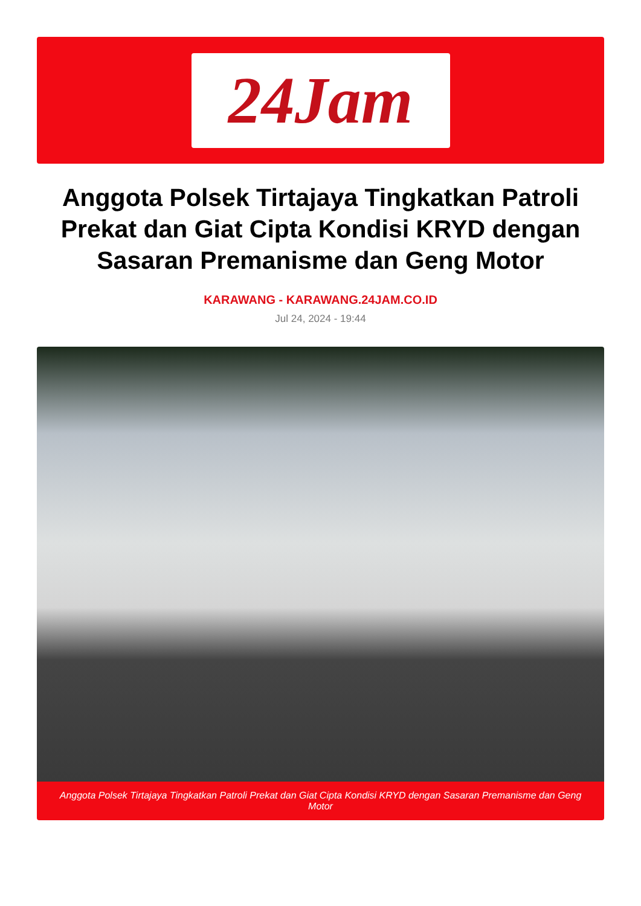24Jam
Anggota Polsek Tirtajaya Tingkatkan Patroli Prekat dan Giat Cipta Kondisi KRYD dengan Sasaran Premanisme dan Geng Motor
KARAWANG - KARAWANG.24JAM.CO.ID
Jul 24, 2024 - 19:44
Anggota Polsek Tirtajaya Tingkatkan Patroli Prekat dan Giat Cipta Kondisi KRYD dengan Sasaran Premanisme dan Geng Motor